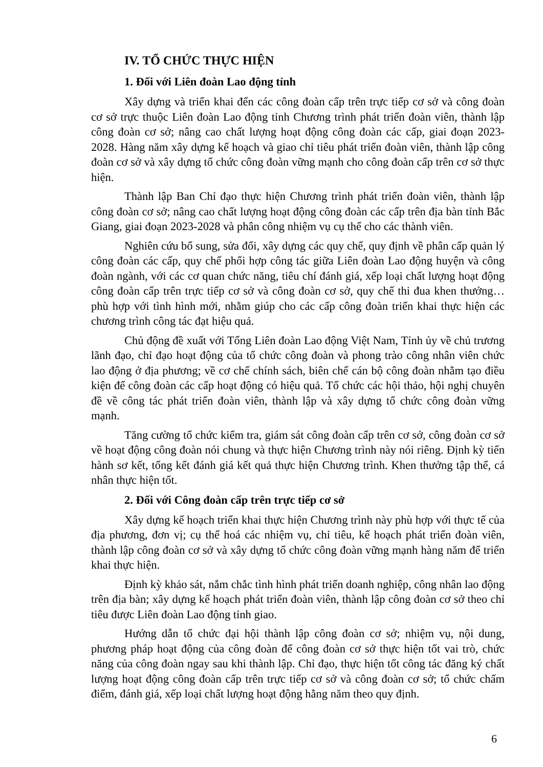IV. TỔ CHỨC THỰC HIỆN
1. Đối với Liên đoàn Lao động tỉnh
Xây dựng và triển khai đến các công đoàn cấp trên trực tiếp cơ sở và công đoàn cơ sở trực thuộc Liên đoàn Lao động tỉnh Chương trình phát triển đoàn viên, thành lập công đoàn cơ sở; nâng cao chất lượng hoạt động công đoàn các cấp, giai đoạn 2023-2028. Hàng năm xây dựng kế hoạch và giao chỉ tiêu phát triển đoàn viên, thành lập công đoàn cơ sở và xây dựng tổ chức công đoàn vững mạnh cho công đoàn cấp trên cơ sở thực hiện.
Thành lập Ban Chỉ đạo thực hiện Chương trình phát triển đoàn viên, thành lập công đoàn cơ sở; nâng cao chất lượng hoạt động công đoàn các cấp trên địa bàn tỉnh Bắc Giang, giai đoạn 2023-2028 và phân công nhiệm vụ cụ thể cho các thành viên.
Nghiên cứu bổ sung, sửa đổi, xây dựng các quy chế, quy định về phân cấp quản lý công đoàn các cấp, quy chế phối hợp công tác giữa Liên đoàn Lao động huyện và công đoàn ngành, với các cơ quan chức năng, tiêu chí đánh giá, xếp loại chất lượng hoạt động công đoàn cấp trên trực tiếp cơ sở và công đoàn cơ sở, quy chế thi đua khen thưởng… phù hợp với tình hình mới, nhằm giúp cho các cấp công đoàn triển khai thực hiện các chương trình công tác đạt hiệu quả.
Chủ động đề xuất với Tổng Liên đoàn Lao động Việt Nam, Tỉnh ủy về chủ trương lãnh đạo, chỉ đạo hoạt động của tổ chức công đoàn và phong trào công nhân viên chức lao động ở địa phương; về cơ chế chính sách, biên chế cán bộ công đoàn nhằm tạo điều kiện để công đoàn các cấp hoạt động có hiệu quả. Tổ chức các hội thảo, hội nghị chuyên đề về công tác phát triển đoàn viên, thành lập và xây dựng tổ chức công đoàn vững mạnh.
Tăng cường tổ chức kiểm tra, giám sát công đoàn cấp trên cơ sở, công đoàn cơ sở về hoạt động công đoàn nói chung và thực hiện Chương trình này nói riêng. Định kỳ tiến hành sơ kết, tổng kết đánh giá kết quả thực hiện Chương trình. Khen thưởng tập thể, cá nhân thực hiện tốt.
2. Đối với Công đoàn cấp trên trực tiếp cơ sở
Xây dựng kế hoạch triển khai thực hiện Chương trình này phù hợp với thực tế của địa phương, đơn vị; cụ thể hoá các nhiệm vụ, chỉ tiêu, kế hoạch phát triển đoàn viên, thành lập công đoàn cơ sở và xây dựng tổ chức công đoàn vững mạnh hàng năm để triển khai thực hiện.
Định kỳ khảo sát, nắm chắc tình hình phát triển doanh nghiệp, công nhân lao động trên địa bàn; xây dựng kế hoạch phát triển đoàn viên, thành lập công đoàn cơ sở theo chỉ tiêu được Liên đoàn Lao động tỉnh giao.
Hướng dẫn tổ chức đại hội thành lập công đoàn cơ sở; nhiệm vụ, nội dung, phương pháp hoạt động của công đoàn để công đoàn cơ sở thực hiện tốt vai trò, chức năng của công đoàn ngay sau khi thành lập. Chỉ đạo, thực hiện tốt công tác đăng ký chất lượng hoạt động công đoàn cấp trên trực tiếp cơ sở và công đoàn cơ sở; tổ chức chấm điểm, đánh giá, xếp loại chất lượng hoạt động hằng năm theo quy định.
6